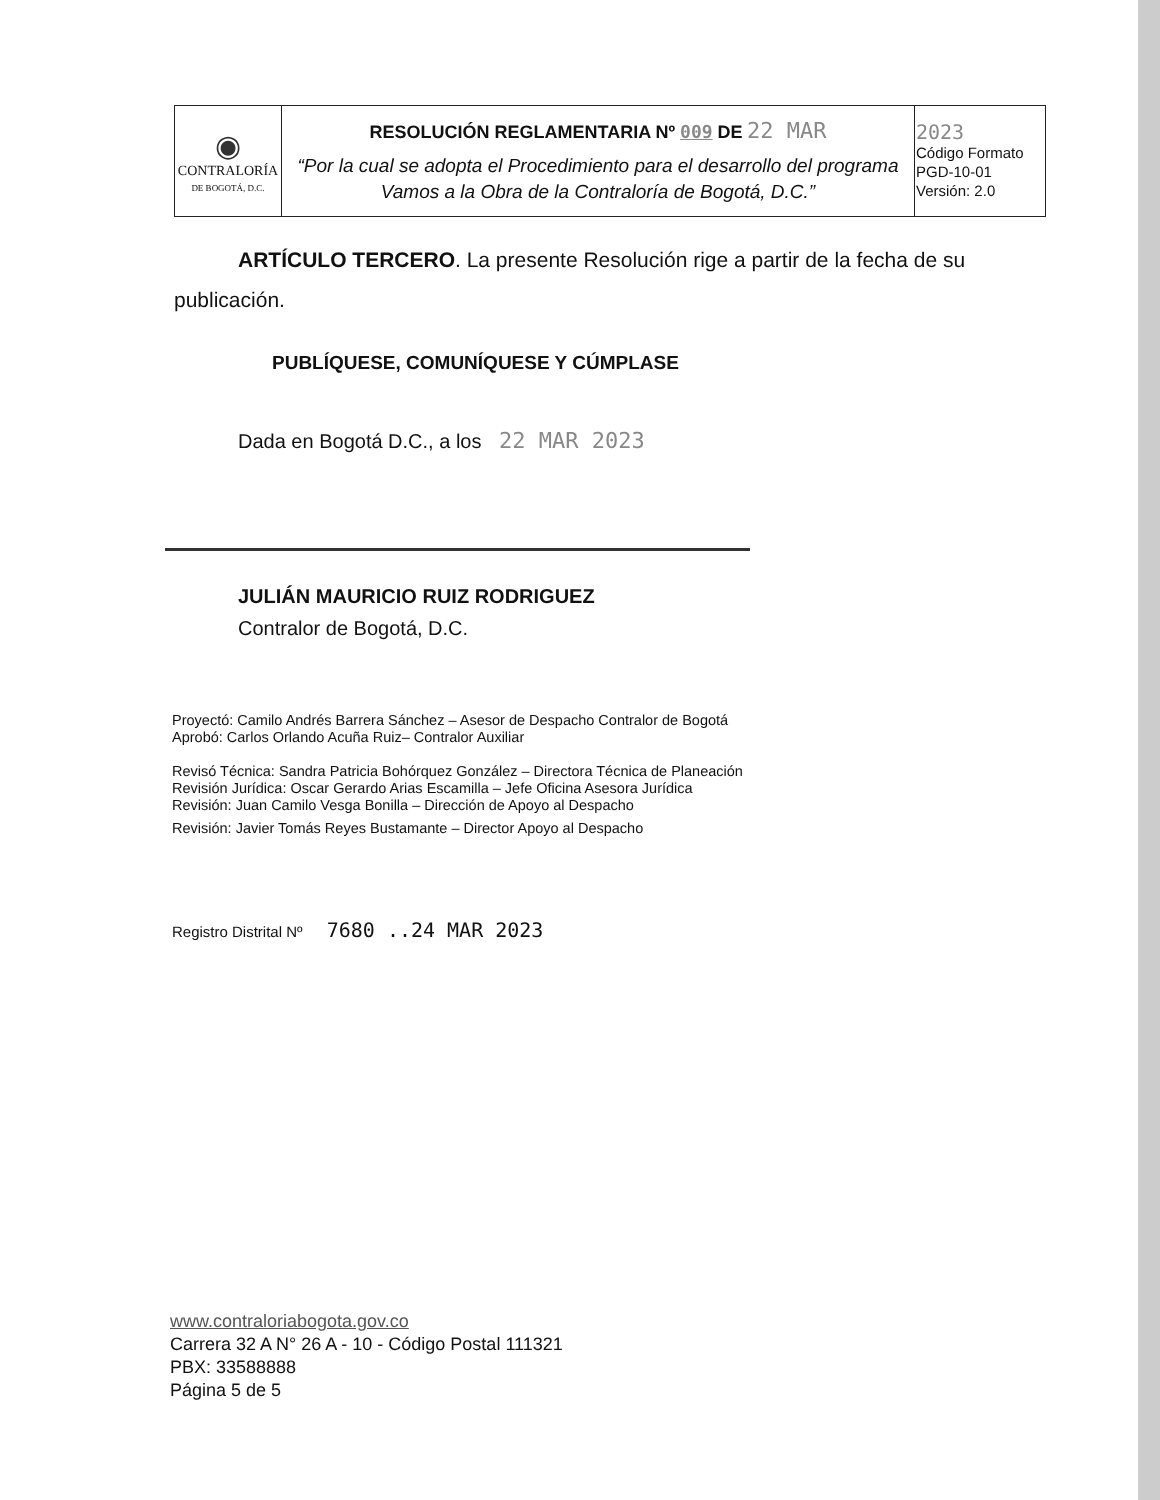| ◉ CONTRALORÍA DE BOGOTÁ, D.C. | RESOLUCIÓN REGLAMENTARIA Nº 009 DE 22 MAR “Por la cual se adopta el Procedimiento para el desarrollo del programa Vamos a la Obra de la Contraloría de Bogotá, D.C.” | 2023 Código Formato PGD-10-01 Versión: 2.0 |
ARTÍCULO TERCERO. La presente Resolución rige a partir de la fecha de su
publicación.
PUBLÍQUESE, COMUNÍQUESE Y CÚMPLASE
Dada en Bogotá D.C., a los 22 MAR 2023
JULIÁN MAURICIO RUIZ RODRIGUEZ
Contralor de Bogotá, D.C.
Proyectó: Camilo Andrés Barrera Sánchez – Asesor de Despacho Contralor de Bogotá
Aprobó: Carlos Orlando Acuña Ruiz– Contralor Auxiliar
Revisó Técnica: Sandra Patricia Bohórquez González – Directora Técnica de Planeación
Revisión Jurídica: Oscar Gerardo Arias Escamilla – Jefe Oficina Asesora Jurídica
Revisión: Juan Camilo Vesga Bonilla – Dirección de Apoyo al Despacho
Revisión: Javier Tomás Reyes Bustamante – Director Apoyo al Despacho
Registro Distrital Nº 7680 ..24 MAR 2023
www.contraloriabogota.gov.co
Carrera 32 A N° 26 A - 10 - Código Postal 111321
PBX: 33588888
Página 5 de 5